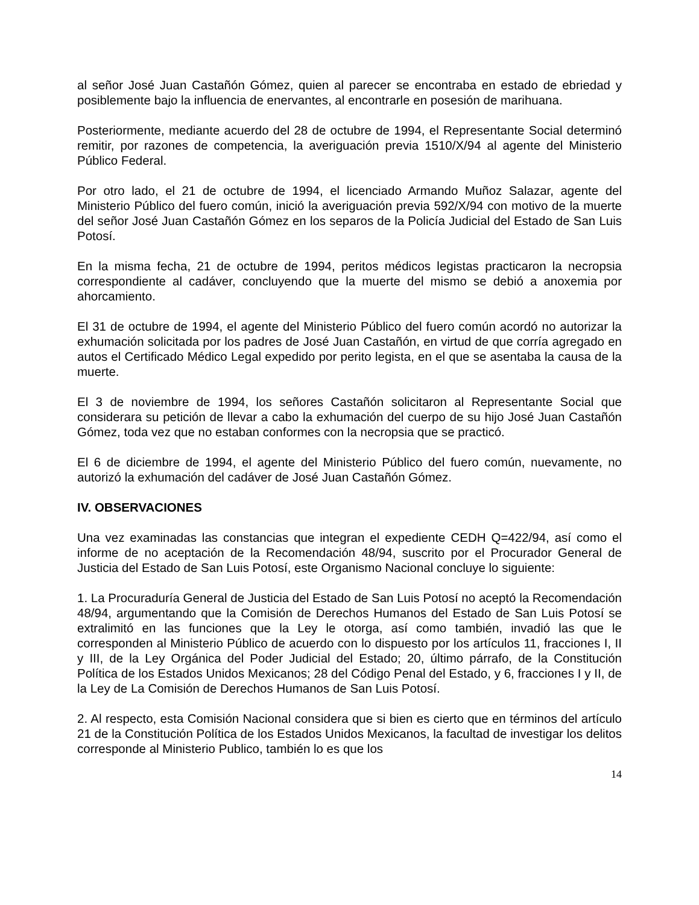al señor José Juan Castañón Gómez, quien al parecer se encontraba en estado de ebriedad y posiblemente bajo la influencia de enervantes, al encontrarle en posesión de marihuana.
Posteriormente, mediante acuerdo del 28 de octubre de 1994, el Representante Social determinó remitir, por razones de competencia, la averiguación previa 1510/X/94 al agente del Ministerio Público Federal.
Por otro lado, el 21 de octubre de 1994, el licenciado Armando Muñoz Salazar, agente del Ministerio Público del fuero común, inició la averiguación previa 592/X/94 con motivo de la muerte del señor José Juan Castañón Gómez en los separos de la Policía Judicial del Estado de San Luis Potosí.
En la misma fecha, 21 de octubre de 1994, peritos médicos legistas practicaron la necropsia correspondiente al cadáver, concluyendo que la muerte del mismo se debió a anoxemia por ahorcamiento.
El 31 de octubre de 1994, el agente del Ministerio Público del fuero común acordó no autorizar la exhumación solicitada por los padres de José Juan Castañón, en virtud de que corría agregado en autos el Certificado Médico Legal expedido por perito legista, en el que se asentaba la causa de la muerte.
El 3 de noviembre de 1994, los señores Castañón solicitaron al Representante Social que considerara su petición de llevar a cabo la exhumación del cuerpo de su hijo José Juan Castañón Gómez, toda vez que no estaban conformes con la necropsia que se practicó.
El 6 de diciembre de 1994, el agente del Ministerio Público del fuero común, nuevamente, no autorizó la exhumación del cadáver de José Juan Castañón Gómez.
IV. OBSERVACIONES
Una vez examinadas las constancias que integran el expediente CEDH Q=422/94, así como el informe de no aceptación de la Recomendación 48/94, suscrito por el Procurador General de Justicia del Estado de San Luis Potosí, este Organismo Nacional concluye lo siguiente:
1. La Procuraduría General de Justicia del Estado de San Luis Potosí no aceptó la Recomendación 48/94, argumentando que la Comisión de Derechos Humanos del Estado de San Luis Potosí se extralimitó en las funciones que la Ley le otorga, así como también, invadió las que le corresponden al Ministerio Público de acuerdo con lo dispuesto por los artículos 11, fracciones I, II y III, de la Ley Orgánica del Poder Judicial del Estado; 20, último párrafo, de la Constitución Política de los Estados Unidos Mexicanos; 28 del Código Penal del Estado, y 6, fracciones I y II, de la Ley de La Comisión de Derechos Humanos de San Luis Potosí.
2. Al respecto, esta Comisión Nacional considera que si bien es cierto que en términos del artículo 21 de la Constitución Política de los Estados Unidos Mexicanos, la facultad de investigar los delitos corresponde al Ministerio Publico, también lo es que los
14